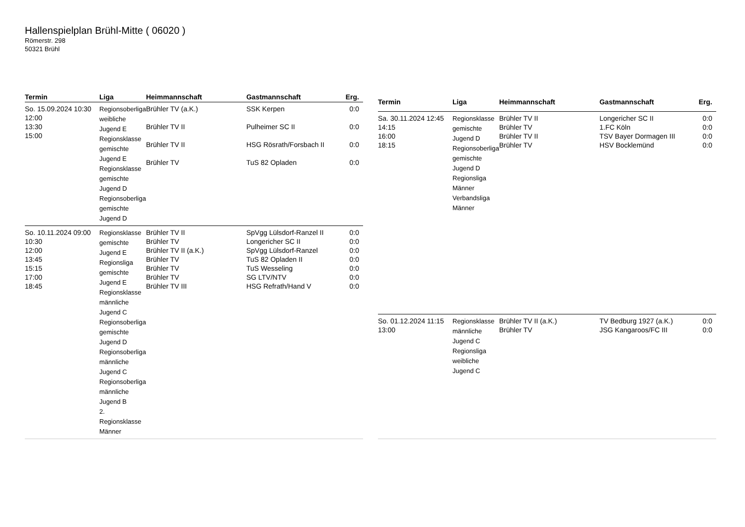Hallenspielplan Brühl-Mitte ( 06020 )
Römerstr. 298
50321 Brühl
| Termin | Liga | Heimmannschaft | Gastmannschaft | Erg. |
| --- | --- | --- | --- | --- |
| So. 15.09.2024 10:30 12:00 13:30 15:00 | Regionsoberliga weibliche Jugend E Regionsklasse gemischte Jugend E Regionsklasse gemischte Jugend D Regionsoberliga gemischte Jugend D | Brühler TV (a.K.) Brühler TV II Brühler TV II Brühler TV | SSK Kerpen Pulheimer SC II HSG Rösrath/Forsbach II TuS 82 Opladen | 0:0 0:0 0:0 0:0 |
| So. 10.11.2024 09:00 10:30 12:00 13:45 15:15 17:00 18:45 | Regionsklasse gemischte Jugend E Regionsliga gemischte Jugend E Regionsklasse männliche Jugend C Regionsoberliga gemischte Jugend D Regionsoberliga männliche Jugend C Regionsoberliga männliche Jugend B 2. Regionsklasse Männer | Brühler TV II Brühler TV Brühler TV II (a.K.) Brühler TV Brühler TV Brühler TV Brühler TV III | SpVgg Lülsdorf-Ranzel II Longericher SC II SpVgg Lülsdorf-Ranzel TuS 82 Opladen II TuS Wesseling SG LTV/NTV HSG Refrath/Hand V | 0:0 0:0 0:0 0:0 0:0 0:0 0:0 |
| Termin | Liga | Heimmannschaft | Gastmannschaft | Erg. |
| --- | --- | --- | --- | --- |
| Sa. 30.11.2024 12:45 14:15 16:00 18:15 | Regionsklasse gemischte Jugend D Regionsoberliga gemischte Jugend D Regionsliga Männer Verbandsliga Männer | Brühler TV II Brühler TV Brühler TV II Brühler TV | Longericher SC II 1.FC Köln TSV Bayer Dormagen III HSV Bocklemünd | 0:0 0:0 0:0 0:0 |
| So. 01.12.2024 11:15 13:00 | Regionsklasse männliche Jugend C Regionsliga weibliche Jugend C | Brühler TV II (a.K.) Brühler TV | TV Bedburg 1927 (a.K.) JSG Kangaroos/FC III | 0:0 0:0 |